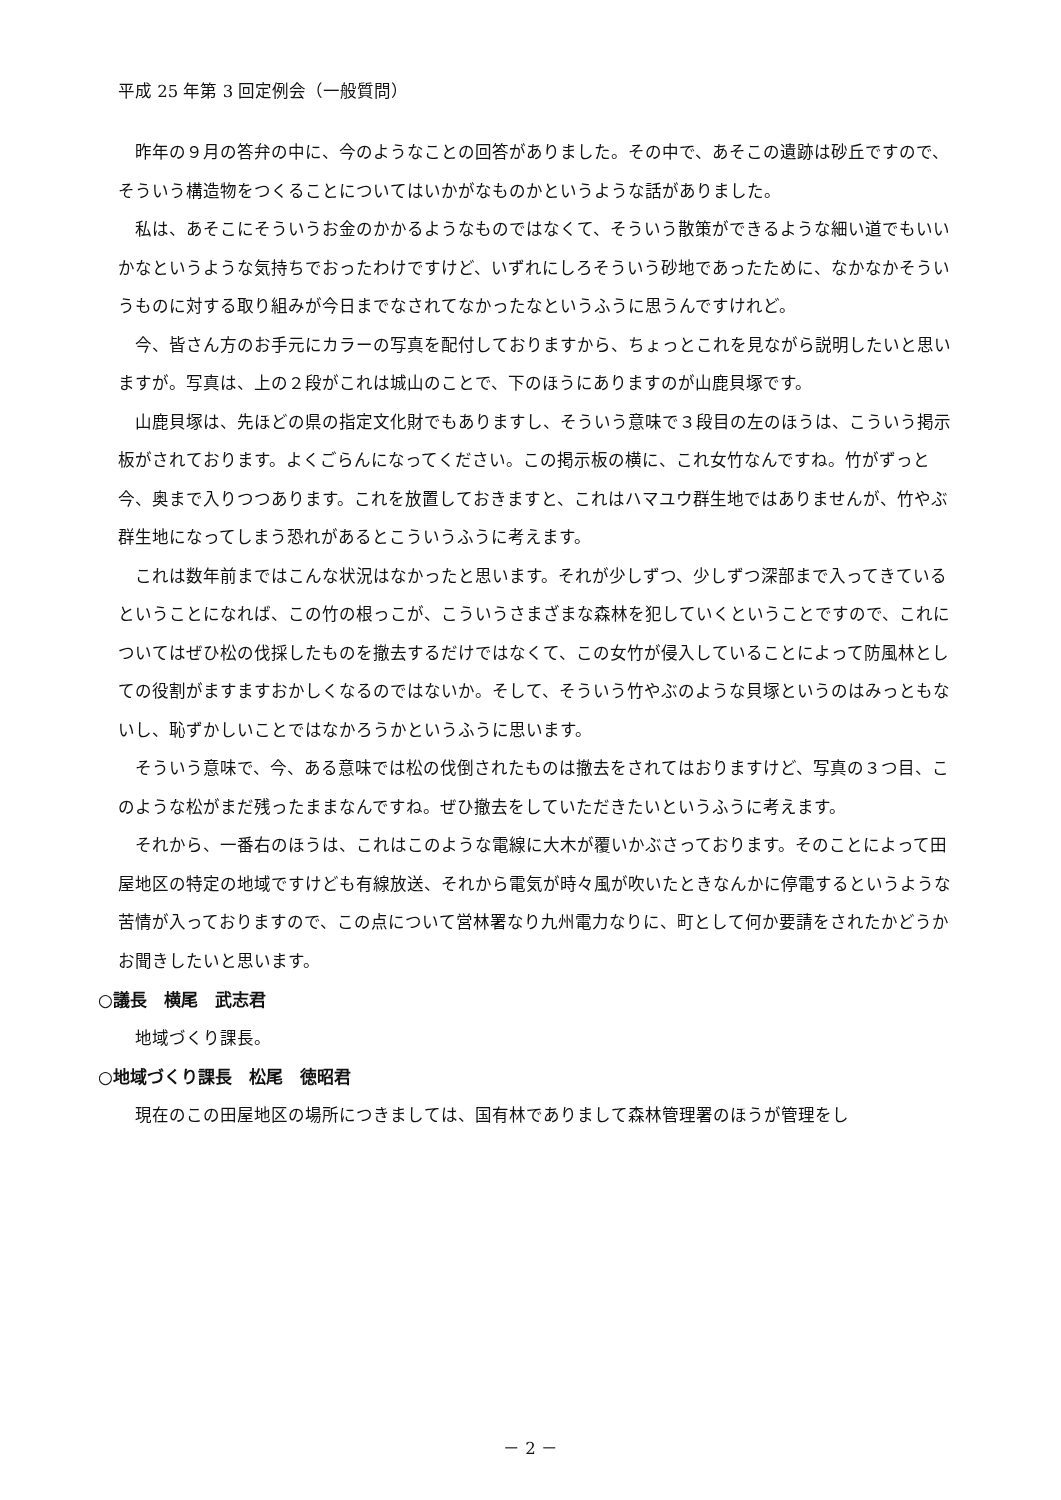平成 25 年第 3 回定例会（一般質問）
昨年の９月の答弁の中に、今のようなことの回答がありました。その中で、あそこの遺跡は砂丘ですので、そういう構造物をつくることについてはいかがなものかというような話がありました。
私は、あそこにそういうお金のかかるようなものではなくて、そういう散策ができるような細い道でもいいかなというような気持ちでおったわけですけど、いずれにしろそういう砂地であったために、なかなかそういうものに対する取り組みが今日までなされてなかったなというふうに思うんですけれど。
今、皆さん方のお手元にカラーの写真を配付しておりますから、ちょっとこれを見ながら説明したいと思いますが。写真は、上の２段がこれは城山のことで、下のほうにありますのが山鹿貝塚です。
山鹿貝塚は、先ほどの県の指定文化財でもありますし、そういう意味で３段目の左のほうは、こういう掲示板がされております。よくごらんになってください。この掲示板の横に、これ女竹なんですね。竹がずっと今、奥まで入りつつあります。これを放置しておきますと、これはハマユウ群生地ではありませんが、竹やぶ群生地になってしまう恐れがあるとこういうふうに考えます。
これは数年前まではこんな状況はなかったと思います。それが少しずつ、少しずつ深部まで入ってきているということになれば、この竹の根っこが、こういうさまざまな森林を犯していくということですので、これについてはぜひ松の伐採したものを撤去するだけではなくて、この女竹が侵入していることによって防風林としての役割がますますおかしくなるのではないか。そして、そういう竹やぶのような貝塚というのはみっともないし、恥ずかしいことではなかろうかというふうに思います。
そういう意味で、今、ある意味では松の伐倒されたものは撤去をされてはおりますけど、写真の３つ目、このような松がまだ残ったままなんですね。ぜひ撤去をしていただきたいというふうに考えます。
それから、一番右のほうは、これはこのような電線に大木が覆いかぶさっております。そのことによって田屋地区の特定の地域ですけども有線放送、それから電気が時々風が吹いたときなんかに停電するというような苦情が入っておりますので、この点について営林署なり九州電力なりに、町として何か要請をされたかどうかお聞きしたいと思います。
○議長　横尾　武志君
地域づくり課長。
○地域づくり課長　松尾　徳昭君
現在のこの田屋地区の場所につきましては、国有林でありまして森林管理署のほうが管理をし
－ 2 －